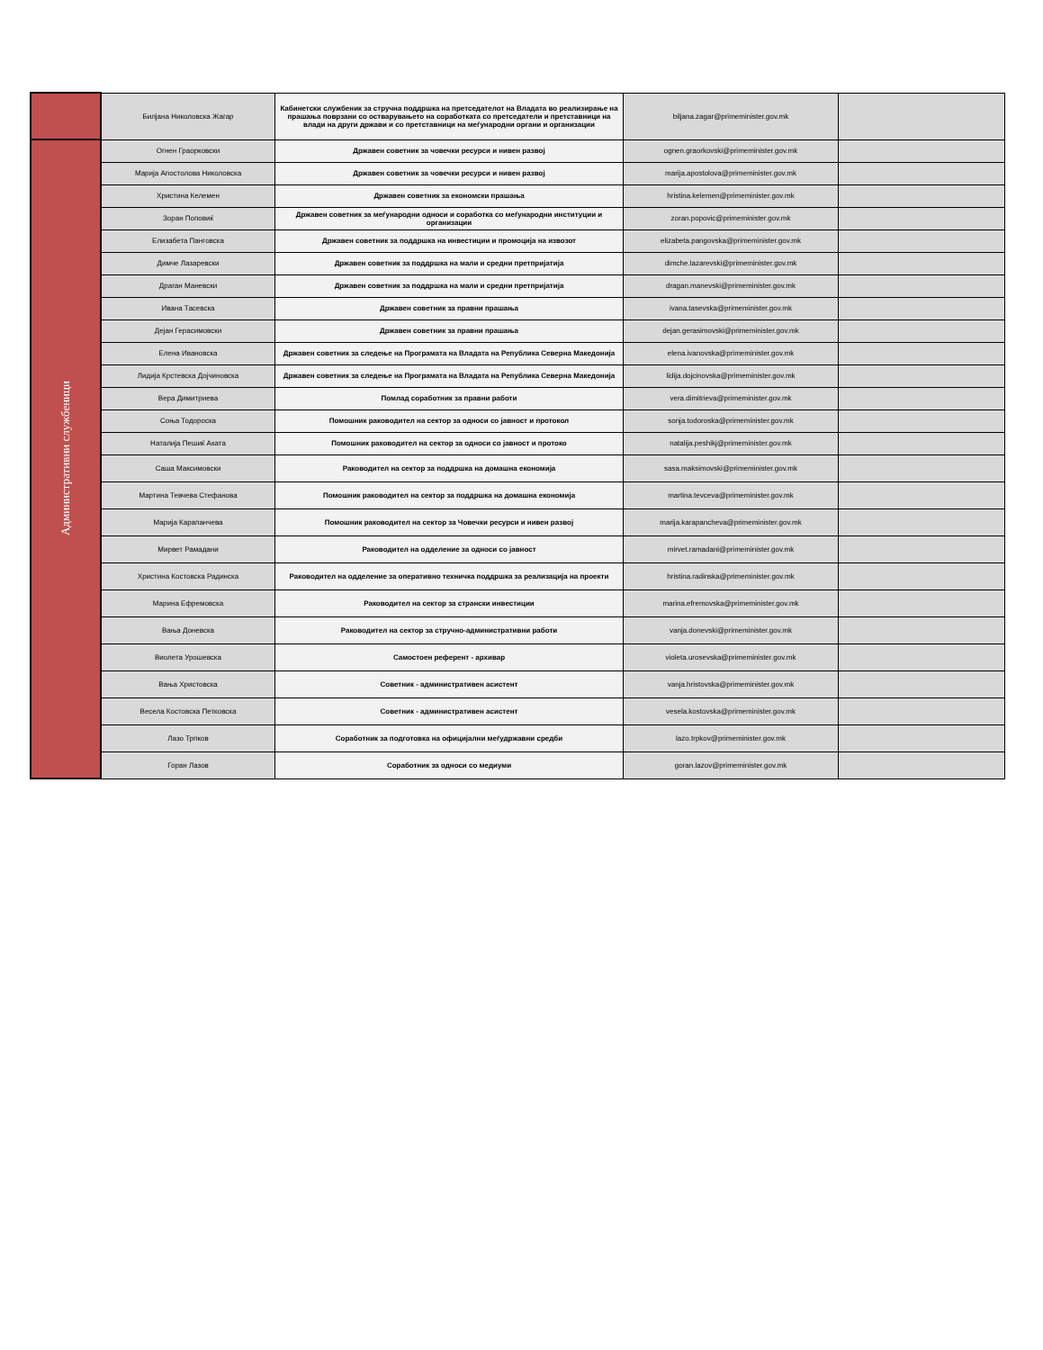| | Билјана Николовска Жагар | Кабинетски службеник за стручна поддршка на претседателот на Владата во реализирање на прашања поврзани со остварувањето на соработката со претседатели и претставници на влади на други држави и со претставници на меѓународни органи и организации | biljana.zagar@primeminister.gov.mk | |
| Административни службеници | Огнен Граорковски | Државен советник за човечки ресурси и нивен развој | ognen.graorkovski@primeminister.gov.mk | |
| | Марија Апостолова Николовска | Државен советник за човечки ресурси и нивен развој | marija.apostolova@primeminister.gov.mk | |
| | Христина Келемен | Државен советник за економски прашања | hristina.kelemen@primeminister.gov.mk | |
| | Зоран Поповиќ | Државен советник за меѓународни односи и соработка со меѓународни институции и организации | zoran.popovic@primeminister.gov.mk | |
| | Елизабета Пангoвска | Државен советник за поддршка на инвестиции и промоција на извозот | elizabeta.pangovska@primeminister.gov.mk | |
| | Димче Лазаревски | Државен советник за поддршка на мали и средни претпријатија | dimche.lazarevski@primeminister.gov.mk | |
| | Драган Маневски | Државен советник за поддршка на мали и средни претпријатија | dragan.manevski@primeminister.gov.mk | |
| | Ивана Тасевска | Државен советник за правни прашања | ivana.tasevska@primeminister.gov.mk | |
| | Дејан Герасимовски | Државен советник за правни прашања | dejan.gerasimovski@primeminister.gov.mk | |
| | Елена Ивановска | Државен советник за следење на Програмата на Владата на Република Северна Македонија | elena.ivanovska@primeminister.gov.mk | |
| | Лидија Крстевска Дојчиновска | Државен советник за следење на Програмата на Владата на Република Северна Македонија | lidija.dojcinovska@primeminister.gov.mk | |
| | Вера Димитриева | Помлад соработник за правни работи | vera.dimitrieva@primeminister.gov.mk | |
| | Соња Тодороска | Помошник раководител на сектор за односи со јавност и протокол | sonja.todoroska@primeminister.gov.mk | |
| | Наталија Пешиќ Аката | Помошник раководител на сектор за односи со јавност и протоко | natalija.peshikj@primeminister.gov.mk | |
| | Саша Максимовски | Раководител на сектор за поддршка на домашна економија | sasa.maksimovski@primeminister.gov.mk | |
| | Мартина Тевчева Стефанова | Помошник раководител на сектор за поддршка на домашна економија | martina.tevceva@primeminister.gov.mk | |
| | Марија Карапанчева | Помошник раководител на сектор за Човечки ресурси и нивен развој | marija.karapancheva@primeminister.gov.mk | |
| | Мирвет Рамадани | Раководител на одделение за односи со јавност | mirvet.ramadani@primeminister.gov.mk | |
| | Христина Костовска Радинска | Раководител на одделение за оперативно техничка поддршка за реализација на проекти | hristina.radinska@primeminister.gov.mk | |
| | Марина Ефремовска | Раководител на сектор за странски инвестиции | marina.efremovska@primeminister.gov.mk | |
| | Вања Доневска | Раководител на сектор за стручно-административни работи | vanja.donevski@primeminister.gov.mk | |
| | Виолета Урошевска | Самостоен референт - архивар | violeta.urosevska@primeminister.gov.mk | |
| | Вања Христовска | Советник - административен асистент | vanja.hristovska@primeminister.gov.mk | |
| | Весела Костовска Петковска | Советник - административен асистент | vesela.kostovska@primeminister.gov.mk | |
| | Лазо Трпков | Соработник за подготовка на официјални меѓудржавни средби | lazo.trpkov@primeminister.gov.mk | |
| | Горан Лазов | Соработник за односи со медиуми | goran.lazov@primeminister.gov.mk | |